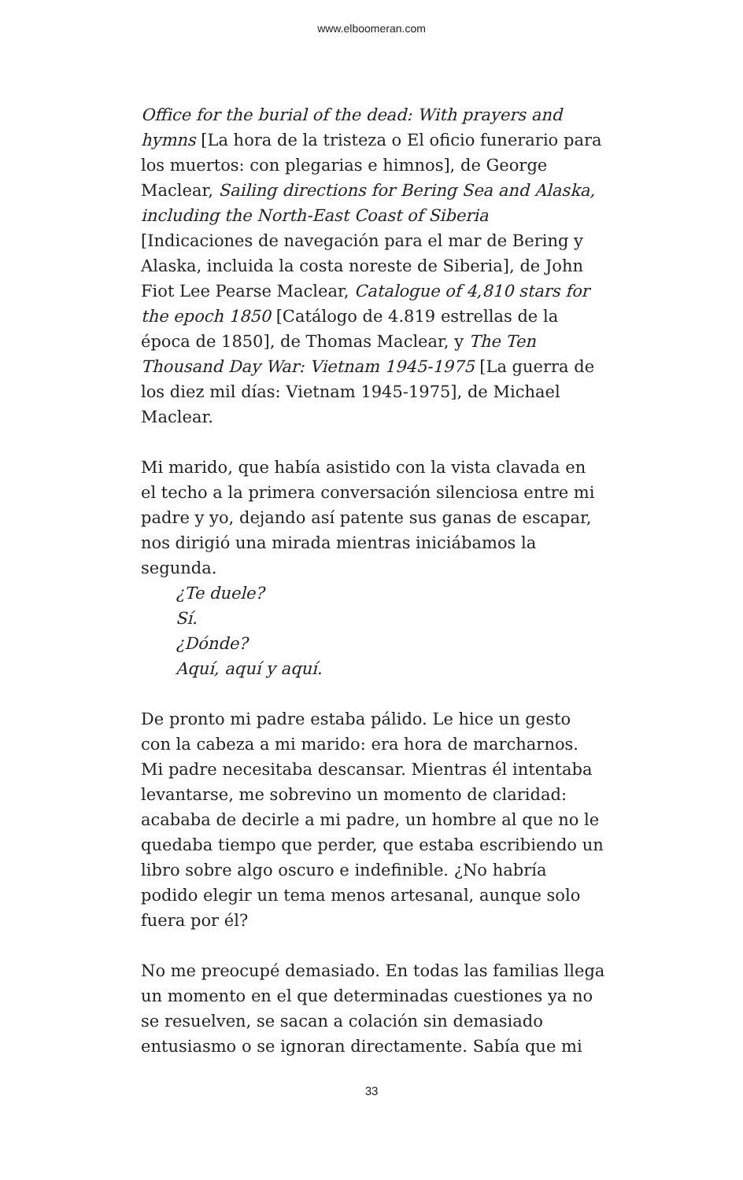www.elboomeran.com
Office for the burial of the dead: With prayers and hymns [La hora de la tristeza o El oficio funerario para los muertos: con plegarias e himnos], de George Maclear, Sailing directions for Bering Sea and Alaska, including the North-East Coast of Siberia [Indicaciones de navegación para el mar de Bering y Alaska, incluida la costa noreste de Siberia], de John Fiot Lee Pearse Maclear, Catalogue of 4,810 stars for the epoch 1850 [Catálogo de 4.819 estrellas de la época de 1850], de Thomas Maclear, y The Ten Thousand Day War: Vietnam 1945-1975 [La guerra de los diez mil días: Vietnam 1945-1975], de Michael Maclear.
Mi marido, que había asistido con la vista clavada en el techo a la primera conversación silenciosa entre mi padre y yo, dejando así patente sus ganas de escapar, nos dirigió una mirada mientras iniciábamos la segunda.
¿Te duele?
Sí.
¿Dónde?
Aquí, aquí y aquí.
De pronto mi padre estaba pálido. Le hice un gesto con la cabeza a mi marido: era hora de marcharnos. Mi padre necesitaba descansar. Mientras él intentaba levantarse, me sobrevino un momento de claridad: acababa de decirle a mi padre, un hombre al que no le quedaba tiempo que perder, que estaba escribiendo un libro sobre algo oscuro e indefinible. ¿No habría podido elegir un tema menos artesanal, aunque solo fuera por él?
No me preocupé demasiado. En todas las familias llega un momento en el que determinadas cuestiones ya no se resuelven, se sacan a colación sin demasiado entusiasmo o se ignoran directamente. Sabía que mi
33